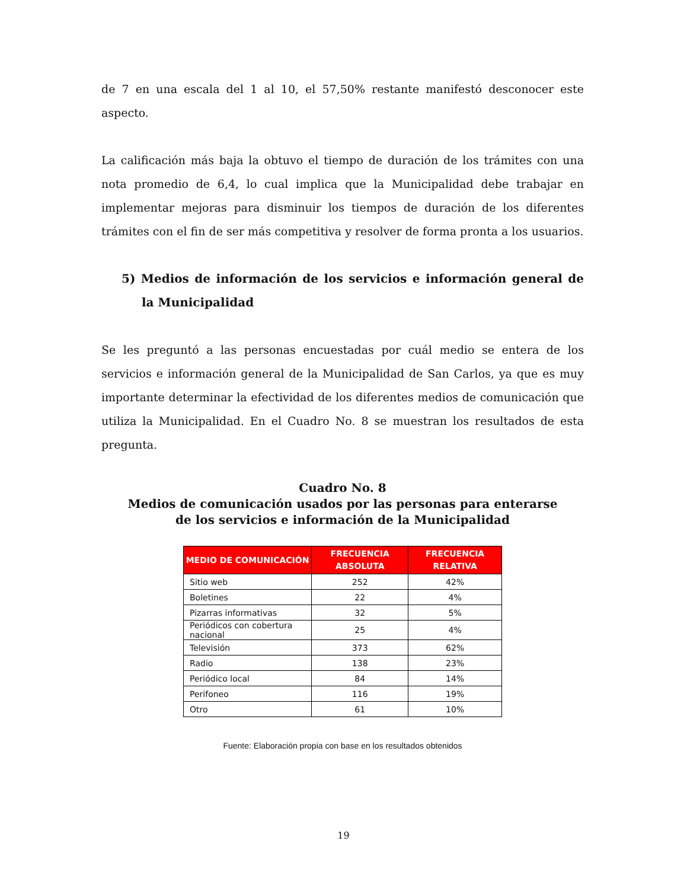de 7 en una escala del 1 al 10, el 57,50% restante manifestó desconocer este aspecto.
La calificación más baja la obtuvo el tiempo de duración de los trámites con una nota promedio de 6,4, lo cual implica que la Municipalidad debe trabajar en implementar mejoras para disminuir los tiempos de duración de los diferentes trámites con el fin de ser más competitiva y resolver de forma pronta a los usuarios.
5) Medios de información de los servicios e información general de la Municipalidad
Se les preguntó a las personas encuestadas por cuál medio se entera de los servicios e información general de la Municipalidad de San Carlos, ya que es muy importante determinar la efectividad de los diferentes medios de comunicación que utiliza la Municipalidad. En el Cuadro No. 8 se muestran los resultados de esta pregunta.
Cuadro No. 8
Medios de comunicación usados por las personas para enterarse
de los servicios e información de la Municipalidad
| MEDIO DE COMUNICACIÓN | FRECUENCIA ABSOLUTA | FRECUENCIA RELATIVA |
| --- | --- | --- |
| Sitio web | 252 | 42% |
| Boletines | 22 | 4% |
| Pizarras informativas | 32 | 5% |
| Periódicos con cobertura nacional | 25 | 4% |
| Televisión | 373 | 62% |
| Radio | 138 | 23% |
| Periódico local | 84 | 14% |
| Perifoneo | 116 | 19% |
| Otro | 61 | 10% |
Fuente: Elaboración propia con base en los resultados obtenidos
19